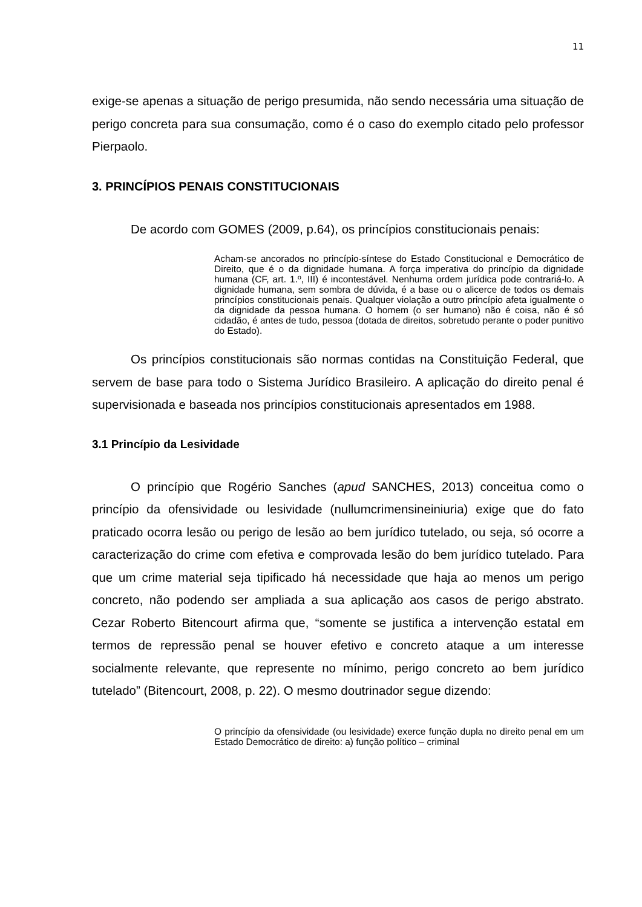11
exige-se apenas a situação de perigo presumida, não sendo necessária uma situação de perigo concreta para sua consumação, como é o caso do exemplo citado pelo professor Pierpaolo.
3. PRINCÍPIOS PENAIS CONSTITUCIONAIS
De acordo com GOMES (2009, p.64), os princípios constitucionais penais:
Acham-se ancorados no princípio-síntese do Estado Constitucional e Democrático de Direito, que é o da dignidade humana. A força imperativa do princípio da dignidade humana (CF, art. 1.º, III) é incontestável. Nenhuma ordem jurídica pode contrariá-lo. A dignidade humana, sem sombra de dúvida, é a base ou o alicerce de todos os demais princípios constitucionais penais. Qualquer violação a outro princípio afeta igualmente o da dignidade da pessoa humana. O homem (o ser humano) não é coisa, não é só cidadão, é antes de tudo, pessoa (dotada de direitos, sobretudo perante o poder punitivo do Estado).
Os princípios constitucionais são normas contidas na Constituição Federal, que servem de base para todo o Sistema Jurídico Brasileiro. A aplicação do direito penal é supervisionada e baseada nos princípios constitucionais apresentados em 1988.
3.1 Princípio da Lesividade
O princípio que Rogério Sanches (apud SANCHES, 2013) conceitua como o princípio da ofensividade ou lesividade (nullumcrimensineiniuria) exige que do fato praticado ocorra lesão ou perigo de lesão ao bem jurídico tutelado, ou seja, só ocorre a caracterização do crime com efetiva e comprovada lesão do bem jurídico tutelado. Para que um crime material seja tipificado há necessidade que haja ao menos um perigo concreto, não podendo ser ampliada a sua aplicação aos casos de perigo abstrato. Cezar Roberto Bitencourt afirma que, “somente se justifica a intervenção estatal em termos de repressão penal se houver efetivo e concreto ataque a um interesse socialmente relevante, que represente no mínimo, perigo concreto ao bem jurídico tutelado” (Bitencourt, 2008, p. 22). O mesmo doutrinador segue dizendo:
O princípio da ofensividade (ou lesividade) exerce função dupla no direito penal em um Estado Democrático de direito: a) função político – criminal